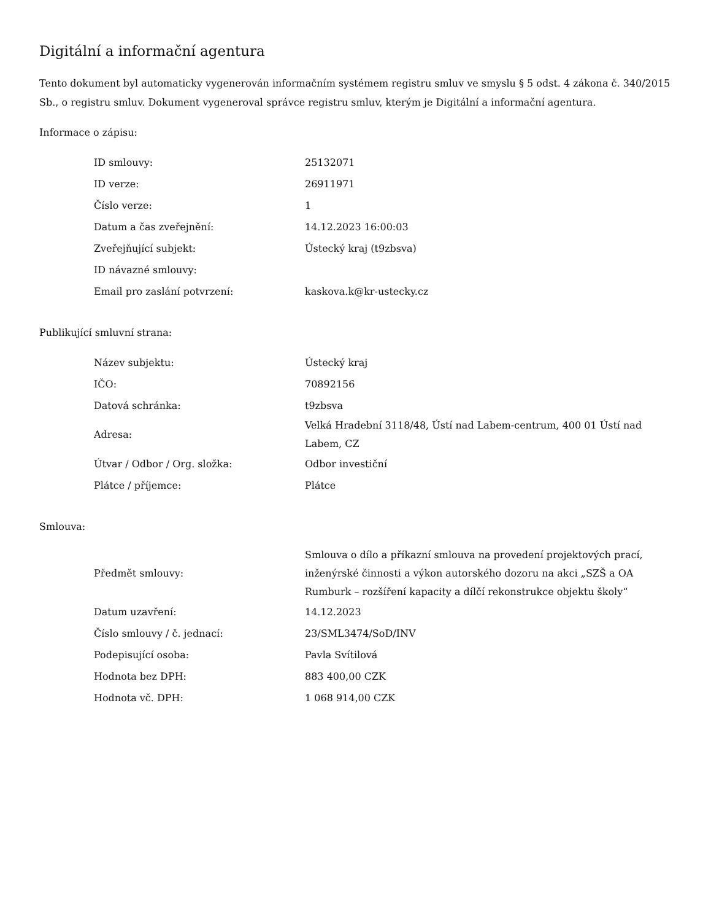Digitální a informační agentura
Tento dokument byl automaticky vygenerován informačním systémem registru smluv ve smyslu § 5 odst. 4 zákona č. 340/2015 Sb., o registru smluv. Dokument vygeneroval správce registru smluv, kterým je Digitální a informační agentura.
Informace o zápisu:
| ID smlouvy: | 25132071 |
| ID verze: | 26911971 |
| Číslo verze: | 1 |
| Datum a čas zveřejnění: | 14.12.2023 16:00:03 |
| Zveřejňující subjekt: | Ústecký kraj (t9zbsva) |
| ID návazné smlouvy: | |
| Email pro zaslání potvrzení: | kaskova.k@kr-ustecky.cz |
Publikující smluvní strana:
| Název subjektu: | Ústecký kraj |
| IČO: | 70892156 |
| Datová schránka: | t9zbsva |
| Adresa: | Velká Hradební 3118/48, Ústí nad Labem-centrum, 400 01 Ústí nad Labem, CZ |
| Útvar / Odbor / Org. složka: | Odbor investiční |
| Plátce / příjemce: | Plátce |
Smlouva:
| Předmět smlouvy: | Smlouva o dílo a příkazní smlouva na provedení projektových prací, inženýrské činnosti a výkon autorského dozoru na akci „SZŠ a OA Rumburk – rozšíření kapacity a dílčí rekonstrukce objektu školy“ |
| Datum uzavření: | 14.12.2023 |
| Číslo smlouvy / č. jednací: | 23/SML3474/SoD/INV |
| Podepisující osoba: | Pavla Svítilová |
| Hodnota bez DPH: | 883 400,00 CZK |
| Hodnota vč. DPH: | 1 068 914,00 CZK |